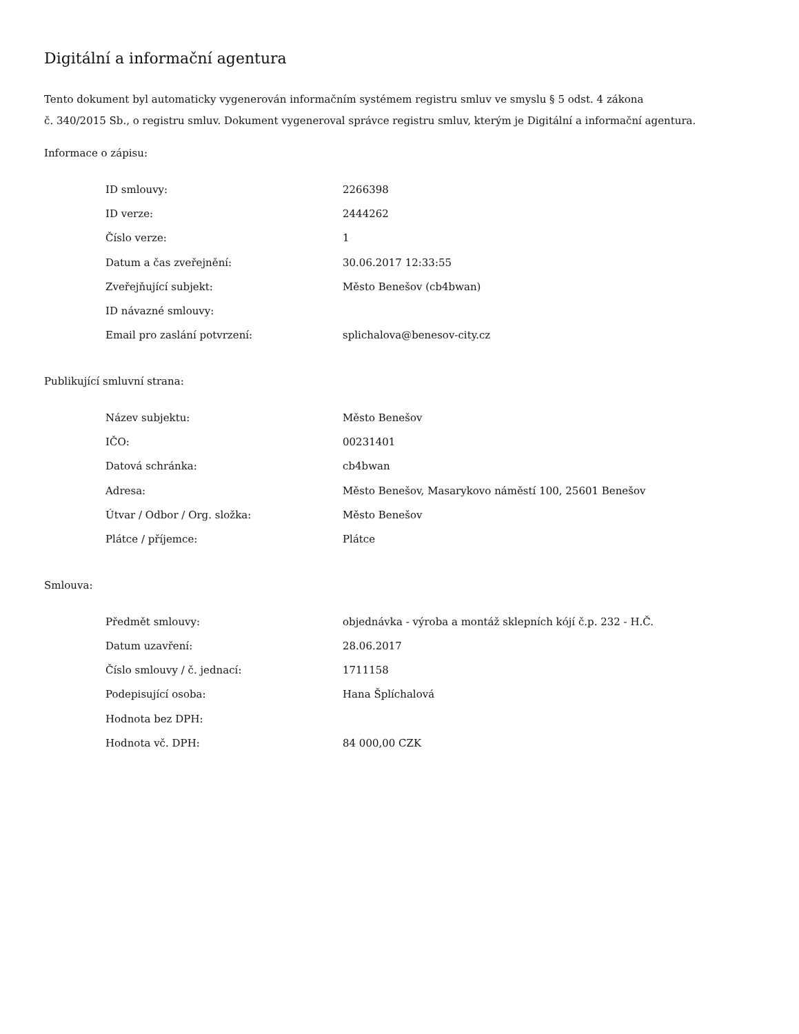Digitální a informační agentura
Tento dokument byl automaticky vygenerován informačním systémem registru smluv ve smyslu § 5 odst. 4 zákona
č. 340/2015 Sb., o registru smluv. Dokument vygeneroval správce registru smluv, kterým je Digitální a informační agentura.
Informace o zápisu:
| ID smlouvy: | 2266398 |
| ID verze: | 2444262 |
| Číslo verze: | 1 |
| Datum a čas zveřejnění: | 30.06.2017 12:33:55 |
| Zveřejňující subjekt: | Město Benešov (cb4bwan) |
| ID návazné smlouvy: | |
| Email pro zaslání potvrzení: | splichalova@benesov-city.cz |
Publikující smluvní strana:
| Název subjektu: | Město Benešov |
| IČO: | 00231401 |
| Datová schránka: | cb4bwan |
| Adresa: | Město Benešov, Masarykovo náměstí 100, 25601 Benešov |
| Útvar / Odbor / Org. složka: | Město Benešov |
| Plátce / příjemce: | Plátce |
Smlouva:
| Předmět smlouvy: | objednávka - výroba a montáž sklepních kójí č.p. 232 - H.Č. |
| Datum uzavření: | 28.06.2017 |
| Číslo smlouvy / č. jednací: | 1711158 |
| Podepisující osoba: | Hana Šplíchalová |
| Hodnota bez DPH: | |
| Hodnota vč. DPH: | 84 000,00 CZK |